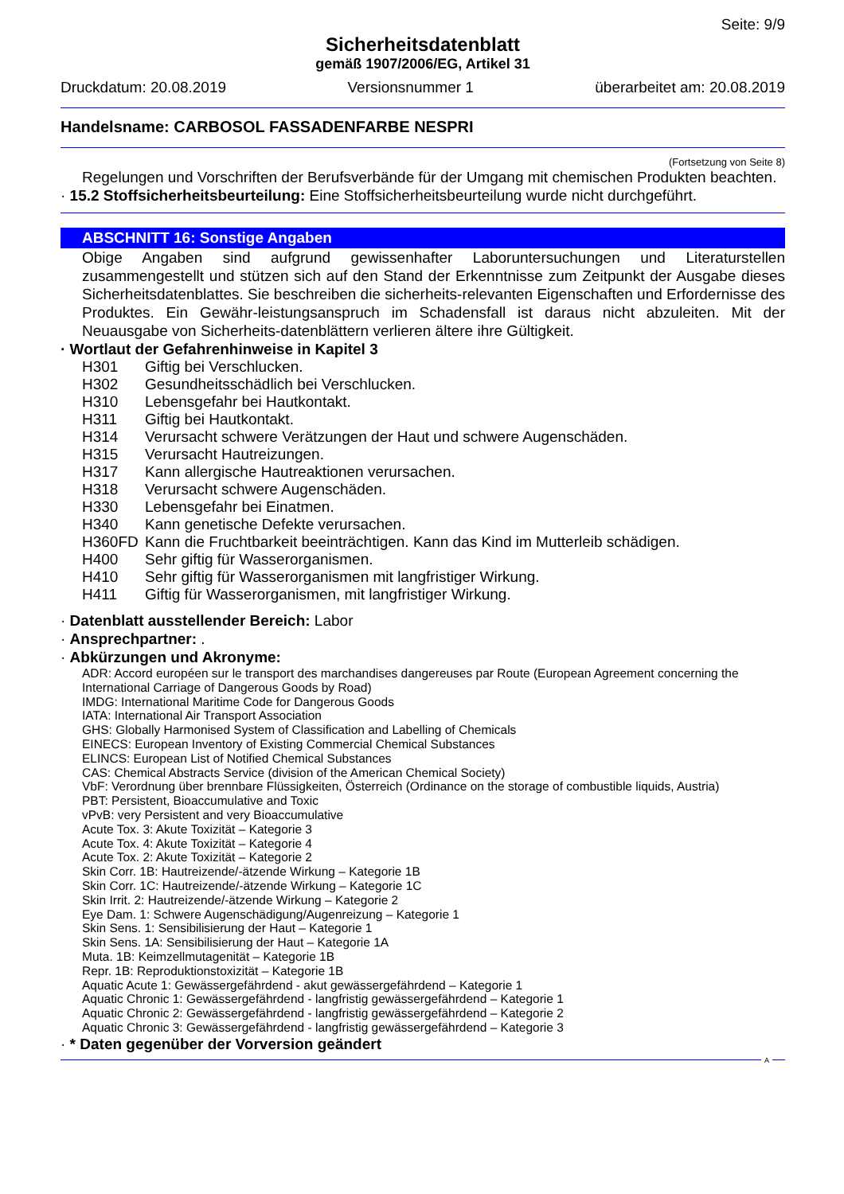Seite: 9/9
Sicherheitsdatenblatt
gemäß 1907/2006/EG, Artikel 31
Druckdatum: 20.08.2019 Versionsnummer 1 überarbeitet am: 20.08.2019
Handelsname: CARBOSOL FASSADENFARBE NESPRI
(Fortsetzung von Seite 8)
Regelungen und Vorschriften der Berufsverbände für der Umgang mit chemischen Produkten beachten.
· 15.2 Stoffsicherheitsbeurteilung: Eine Stoffsicherheitsbeurteilung wurde nicht durchgeführt.
ABSCHNITT 16: Sonstige Angaben
Obige Angaben sind aufgrund gewissenhafter Laboruntersuchungen und Literaturstellen zusammengestellt und stützen sich auf den Stand der Erkenntnisse zum Zeitpunkt der Ausgabe dieses Sicherheitsdatenblattes. Sie beschreiben die sicherheits-relevanten Eigenschaften und Erfordernisse des Produktes. Ein Gewähr-leistungsanspruch im Schadensfall ist daraus nicht abzuleiten. Mit der Neuausgabe von Sicherheits-datenblättern verlieren ältere ihre Gültigkeit.
· Wortlaut der Gefahrenhinweise in Kapitel 3
| H301 | Giftig bei Verschlucken. |
| H302 | Gesundheitsschädlich bei Verschlucken. |
| H310 | Lebensgefahr bei Hautkontakt. |
| H311 | Giftig bei Hautkontakt. |
| H314 | Verursacht schwere Verätzungen der Haut und schwere Augenschäden. |
| H315 | Verursacht Hautreizungen. |
| H317 | Kann allergische Hautreaktionen verursachen. |
| H318 | Verursacht schwere Augenschäden. |
| H330 | Lebensgefahr bei Einatmen. |
| H340 | Kann genetische Defekte verursachen. |
| H360FD | Kann die Fruchtbarkeit beeinträchtigen. Kann das Kind im Mutterleib schädigen. |
| H400 | Sehr giftig für Wasserorganismen. |
| H410 | Sehr giftig für Wasserorganismen mit langfristiger Wirkung. |
| H411 | Giftig für Wasserorganismen, mit langfristiger Wirkung. |
· Datenblatt ausstellender Bereich: Labor
· Ansprechpartner: .
· Abkürzungen und Akronyme:
ADR: Accord européen sur le transport des marchandises dangereuses par Route (European Agreement concerning the International Carriage of Dangerous Goods by Road)
IMDG: International Maritime Code for Dangerous Goods
IATA: International Air Transport Association
GHS: Globally Harmonised System of Classification and Labelling of Chemicals
EINECS: European Inventory of Existing Commercial Chemical Substances
ELINCS: European List of Notified Chemical Substances
CAS: Chemical Abstracts Service (division of the American Chemical Society)
VbF: Verordnung über brennbare Flüssigkeiten, Österreich (Ordinance on the storage of combustible liquids, Austria)
PBT: Persistent, Bioaccumulative and Toxic
vPvB: very Persistent and very Bioaccumulative
Acute Tox. 3: Akute Toxizität – Kategorie 3
Acute Tox. 4: Akute Toxizität – Kategorie 4
Acute Tox. 2: Akute Toxizität – Kategorie 2
Skin Corr. 1B: Hautreizende/-ätzende Wirkung – Kategorie 1B
Skin Corr. 1C: Hautreizende/-ätzende Wirkung – Kategorie 1C
Skin Irrit. 2: Hautreizende/-ätzende Wirkung – Kategorie 2
Eye Dam. 1: Schwere Augenschädigung/Augenreizung – Kategorie 1
Skin Sens. 1: Sensibilisierung der Haut – Kategorie 1
Skin Sens. 1A: Sensibilisierung der Haut – Kategorie 1A
Muta. 1B: Keimzellmutagenität – Kategorie 1B
Repr. 1B: Reproduktionstoxizität – Kategorie 1B
Aquatic Acute 1: Gewässergefährdend - akut gewässergefährdend – Kategorie 1
Aquatic Chronic 1: Gewässergefährdend - langfristig gewässergefährdend – Kategorie 1
Aquatic Chronic 2: Gewässergefährdend - langfristig gewässergefährdend – Kategorie 2
Aquatic Chronic 3: Gewässergefährdend - langfristig gewässergefährdend – Kategorie 3
· * Daten gegenüber der Vorversion geändert
A